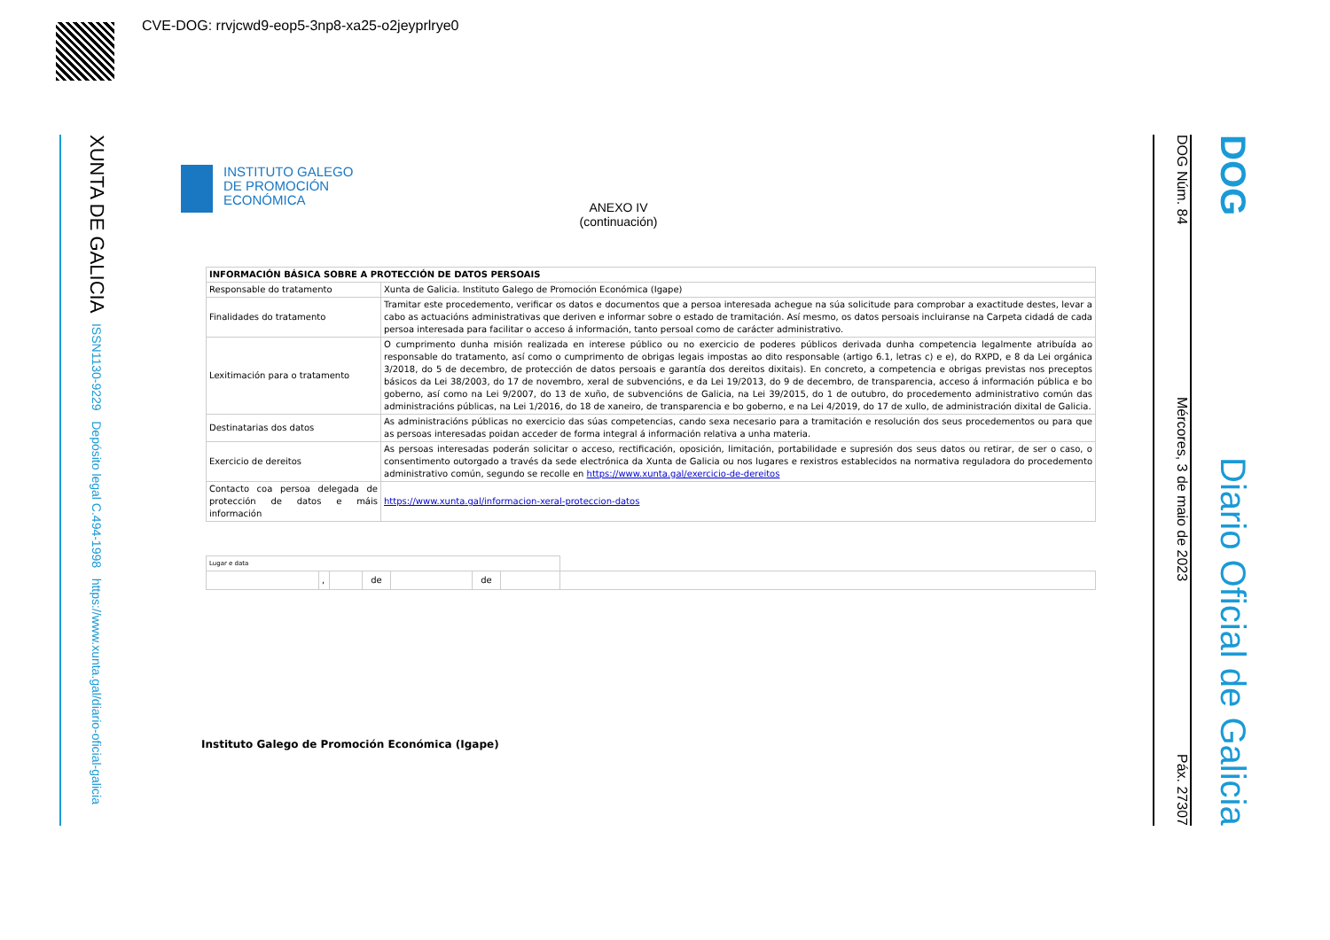CVE-DOG: rrvjcwd9-eop5-3np8-xa25-o2jeyprlrye0
XUNTA DE GALICIA ISSN1130-9229 Depósito legal C.494-1998 https://www.xunta.gal/diario-oficial-galicia
DOG Núm. 84 Mércores, 3 de maio de 2023 Páx. 27307
DOG Diario Oficial de Galicia
INSTITUTO GALEGO
DE PROMOCIÓN
ECONÓMICA
ANEXO IV
(continuación)
| INFORMACIÓN BÁSICA SOBRE A PROTECCIÓN DE DATOS PERSOAIS | |
| Responsable do tratamento | Xunta de Galicia. Instituto Galego de Promoción Económica (Igape) |
| Finalidades do tratamento | Tramitar este procedemento, verificar os datos e documentos que a persoa interesada achegue na súa solicitude para comprobar a exactitude destes, levar a cabo as actuacións administrativas que deriven e informar sobre o estado de tramitación. Así mesmo, os datos persoais incluiranse na Carpeta cidadá de cada persoa interesada para facilitar o acceso á información, tanto persoal como de carácter administrativo. |
| Lexitimación para o tratamento | O cumprimento dunha misión realizada en interese público ou no exercicio de poderes públicos derivada dunha competencia legalmente atribuída ao responsable do tratamento, así como o cumprimento de obrigas legais impostas ao dito responsable (artigo 6.1, letras c) e e), do RXPD, e 8 da Lei orgánica 3/2018, do 5 de decembro, de protección de datos persoais e garantía dos dereitos dixitais). En concreto, a competencia e obrigas previstas nos preceptos básicos da Lei 38/2003, do 17 de novembro, xeral de subvencións, e da Lei 19/2013, do 9 de decembro, de transparencia, acceso á información pública e bo goberno, así como na Lei 9/2007, do 13 de xuño, de subvencións de Galicia, na Lei 39/2015, do 1 de outubro, do procedemento administrativo común das administracións públicas, na Lei 1/2016, do 18 de xaneiro, de transparencia e bo goberno, e na Lei 4/2019, do 17 de xullo, de administración dixital de Galicia. |
| Destinatarias dos datos | As administracións públicas no exercicio das súas competencias, cando sexa necesario para a tramitación e resolución dos seus procedementos ou para que as persoas interesadas poidan acceder de forma integral á información relativa a unha materia. |
| Exercicio de dereitos | As persoas interesadas poderán solicitar o acceso, rectificación, oposición, limitación, portabilidade e supresión dos seus datos ou retirar, de ser o caso, o consentimento outorgado a través da sede electrónica da Xunta de Galicia ou nos lugares e rexistros establecidos na normativa reguladora do procedemento administrativo común, segundo se recolle en https://www.xunta.gal/exercicio-de-dereitos |
| Contacto coa persoa delegada de protección de datos e máis información | https://www.xunta.gal/informacion-xeral-proteccion-datos |
| Lugar e data | | | | | | | |
| | , | | de | | de | | |
Instituto Galego de Promoción Económica (Igape)